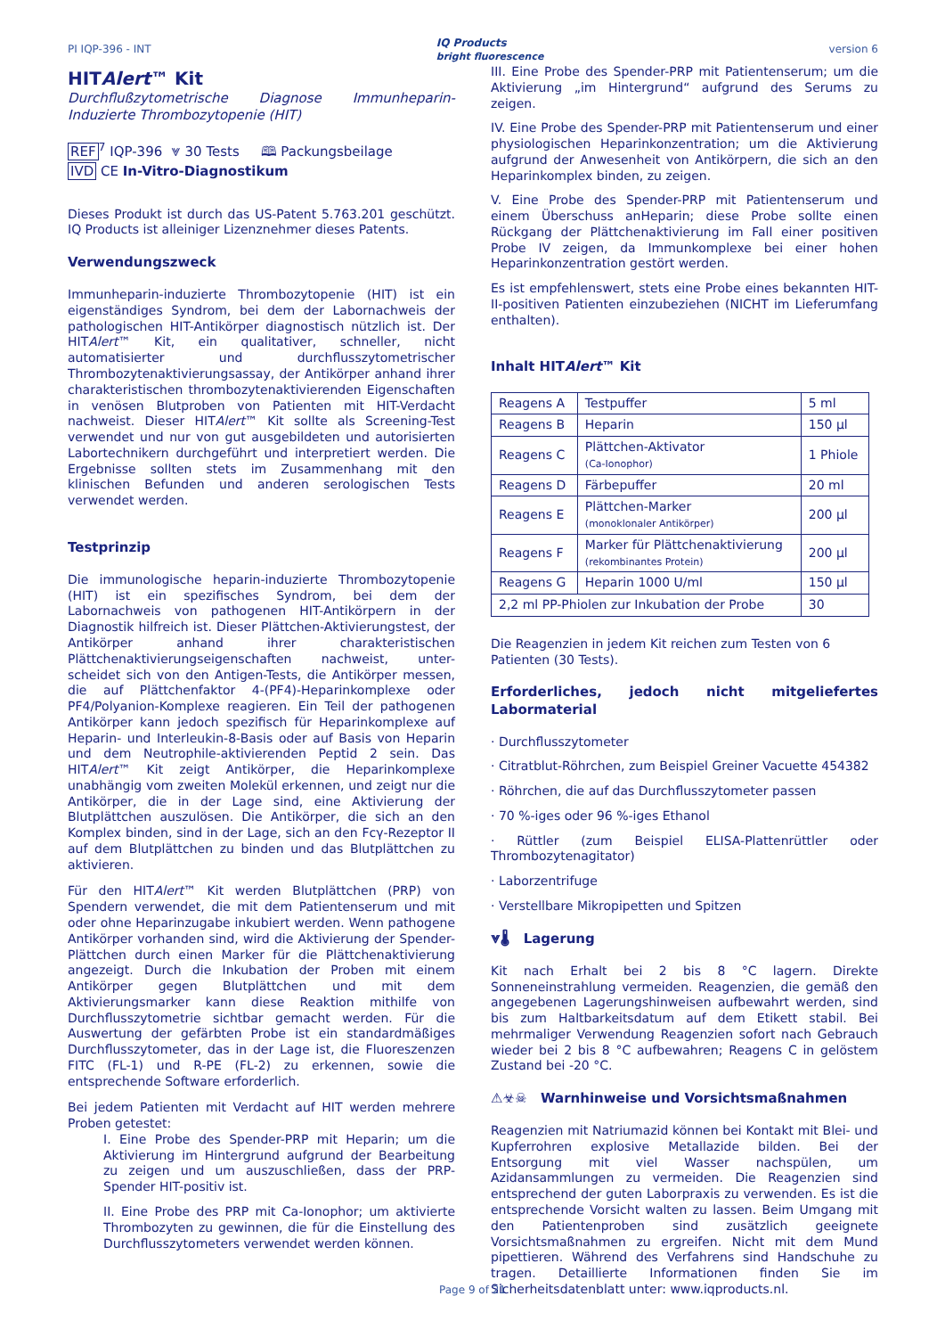PI IQP-396 - INT IQ Products
bright fluorescence version 6
HITAlert™ Kit
Durchflußzytometrische Diagnose Immunheparin-Induzierte Thrombozytopenie (HIT)
REF<sup>7</sup> IQP-396 ⩔ 30 Tests 🕮 Packungsbeilage
IVD CE In-Vitro-Diagnostikum
Dieses Produkt ist durch das US-Patent 5.763.201 geschützt. IQ Products ist alleiniger Lizenznehmer dieses Patents.
Verwendungszweck
Immunheparin-induzierte Thrombozytopenie (HIT) ist ein eigenständiges Syndrom, bei dem der Labornachweis der pathologischen HIT-Antikörper diagnostisch nützlich ist. Der HITAlert™ Kit, ein qualitativer, schneller, nicht automatisierter und durchflusszytometrischer Thrombozytenaktivierungsassay, der Antikörper anhand ihrer charakteristischen thrombozytenaktivierenden Eigenschaften in venösen Blutproben von Patienten mit HIT-Verdacht nachweist. Dieser HITAlert™ Kit sollte als Screening-Test verwendet und nur von gut ausgebildeten und autorisierten Labortechnikern durchgeführt und interpretiert werden. Die Ergebnisse sollten stets im Zusammenhang mit den klinischen Befunden und anderen serologischen Tests verwendet werden.
Testprinzip
Die immunologische heparin-induzierte Thrombozytopenie (HIT) ist ein spezifisches Syndrom, bei dem der Labornachweis von pathogenen HIT-Antikörpern in der Diagnostik hilfreich ist. Dieser Plättchen-Aktivierungstest, der Antikörper anhand ihrer charakteristischen Plättchenaktivierungseigenschaften nachweist, unter-scheidet sich von den Antigen-Tests, die Antikörper messen, die auf Plättchenfaktor 4-(PF4)-Heparinkomplexe oder PF4/Polyanion-Komplexe reagieren. Ein Teil der pathogenen Antikörper kann jedoch spezifisch für Heparinkomplexe auf Heparin- und Interleukin-8-Basis oder auf Basis von Heparin und dem Neutrophile-aktivierenden Peptid 2 sein. Das HITAlert™ Kit zeigt Antikörper, die Heparinkomplexe unabhängig vom zweiten Molekül erkennen, und zeigt nur die Antikörper, die in der Lage sind, eine Aktivierung der Blutplättchen auszulösen. Die Antikörper, die sich an den Komplex binden, sind in der Lage, sich an den Fcγ-Rezeptor II auf dem Blutplättchen zu binden und das Blutplättchen zu aktivieren.
Für den HITAlert™ Kit werden Blutplättchen (PRP) von Spendern verwendet, die mit dem Patientenserum und mit oder ohne Heparinzugabe inkubiert werden. Wenn pathogene Antikörper vorhanden sind, wird die Aktivierung der Spender-Plättchen durch einen Marker für die Plättchenaktivierung angezeigt. Durch die Inkubation der Proben mit einem Antikörper gegen Blutplättchen und mit dem Aktivierungsmarker kann diese Reaktion mithilfe von Durchflusszytometrie sichtbar gemacht werden. Für die Auswertung der gefärbten Probe ist ein standardmäßiges Durchflusszytometer, das in der Lage ist, die Fluoreszenzen FITC (FL-1) und R-PE (FL-2) zu erkennen, sowie die entsprechende Software erforderlich.
Bei jedem Patienten mit Verdacht auf HIT werden mehrere Proben getestet:
I. Eine Probe des Spender-PRP mit Heparin; um die Aktivierung im Hintergrund aufgrund der Bearbeitung zu zeigen und um auszuschließen, dass der PRP-Spender HIT-positiv ist.
II. Eine Probe des PRP mit Ca-Ionophor; um aktivierte Thrombozyten zu gewinnen, die für die Einstellung des Durchflusszytometers verwendet werden können.
III. Eine Probe des Spender-PRP mit Patientenserum; um die Aktivierung „im Hintergrund“ aufgrund des Serums zu zeigen.
IV. Eine Probe des Spender-PRP mit Patientenserum und einer physiologischen Heparinkonzentration; um die Aktivierung aufgrund der Anwesenheit von Antikörpern, die sich an den Heparinkomplex binden, zu zeigen.
V. Eine Probe des Spender-PRP mit Patientenserum und einem Überschuss anHeparin; diese Probe sollte einen Rückgang der Plättchenaktivierung im Fall einer positiven Probe IV zeigen, da Immunkomplexe bei einer hohen Heparinkonzentration gestört werden.
Es ist empfehlenswert, stets eine Probe eines bekannten HIT-II-positiven Patienten einzubeziehen (NICHT im Lieferumfang enthalten).
Inhalt HITAlert™ Kit
| Reagens A | Testpuffer | 5 ml |
| Reagens B | Heparin | 150 µl |
| Reagens C | Plättchen-Aktivator (Ca-Ionophor) | 1 Phiole |
| Reagens D | Färbepuffer | 20 ml |
| Reagens E | Plättchen-Marker (monoklonaler Antikörper) | 200 µl |
| Reagens F | Marker für Plättchenaktivierung (rekombinantes Protein) | 200 µl |
| Reagens G | Heparin 1000 U/ml | 150 µl |
| 2,2 ml PP-Phiolen zur Inkubation der Probe | | 30 |
Die Reagenzien in jedem Kit reichen zum Testen von 6 Patienten (30 Tests).
Erforderliches, jedoch nicht mitgeliefertes Labormaterial
· Durchflusszytometer
· Citratblut-Röhrchen, zum Beispiel Greiner Vacuette 454382
· Röhrchen, die auf das Durchflusszytometer passen
· 70 %-iges oder 96 %-iges Ethanol
· Rüttler (zum Beispiel ELISA-Plattenrüttler oder Thrombozytenagitator)
· Laborzentrifuge
· Verstellbare Mikropipetten und Spitzen
⩔🌡 Lagerung
Kit nach Erhalt bei 2 bis 8 °C lagern. Direkte Sonneneinstrahlung vermeiden. Reagenzien, die gemäß den angegebenen Lagerungshinweisen aufbewahrt werden, sind bis zum Haltbarkeitsdatum auf dem Etikett stabil. Bei mehrmaliger Verwendung Reagenzien sofort nach Gebrauch wieder bei 2 bis 8 °C aufbewahren; Reagens C in gelöstem Zustand bei -20 °C.
⚠☣☠ Warnhinweise und Vorsichtsmaßnahmen
Reagenzien mit Natriumazid können bei Kontakt mit Blei- und Kupferrohren explosive Metallazide bilden. Bei der Entsorgung mit viel Wasser nachspülen, um Azidansammlungen zu vermeiden. Die Reagenzien sind entsprechend der guten Laborpraxis zu verwenden. Es ist die entsprechende Vorsicht walten zu lassen. Beim Umgang mit den Patientenproben sind zusätzlich geeignete Vorsichtsmaßnahmen zu ergreifen. Nicht mit dem Mund pipettieren. Während des Verfahrens sind Handschuhe zu tragen. Detaillierte Informationen finden Sie im Sicherheitsdatenblatt unter: www.iqproducts.nl.
Page 9 of 21